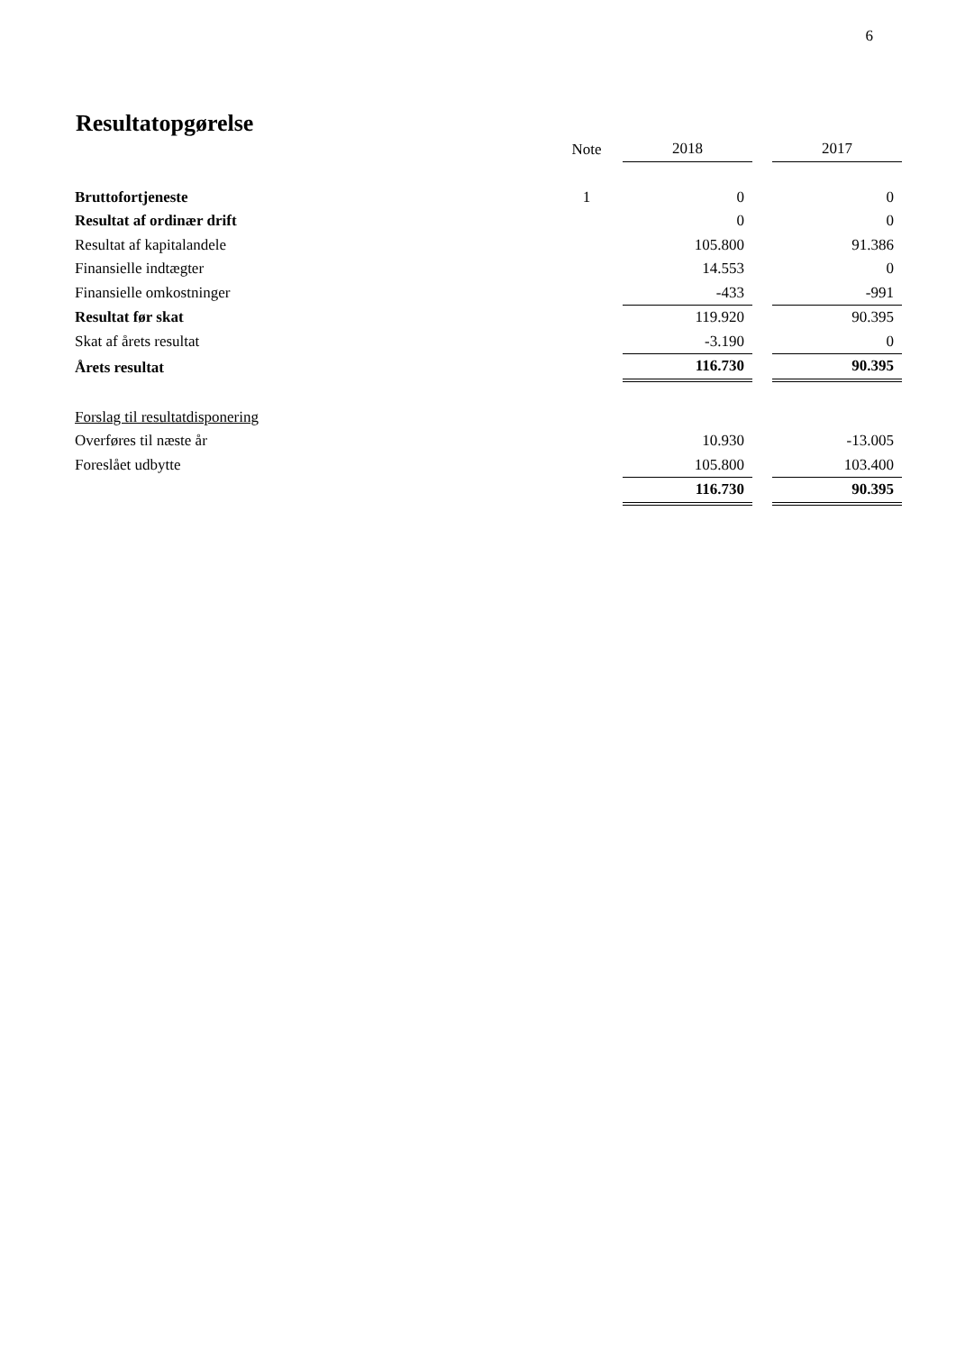6
Resultatopgørelse
| | Note | 2018 | | 2017 |
| Bruttofortjeneste | 1 | 0 | | 0 |
| Resultat af ordinær drift | | 0 | | 0 |
| Resultat af kapitalandele | | 105.800 | | 91.386 |
| Finansielle indtægter | | 14.553 | | 0 |
| Finansielle omkostninger | | -433 | | -991 |
| Resultat før skat | | 119.920 | | 90.395 |
| Skat af årets resultat | | -3.190 | | 0 |
| Årets resultat | | 116.730 | | 90.395 |
| Forslag til resultatdisponering | | | | |
| Overføres til næste år | | 10.930 | | -13.005 |
| Foreslået udbytte | | 105.800 | | 103.400 |
| | | 116.730 | | 90.395 |